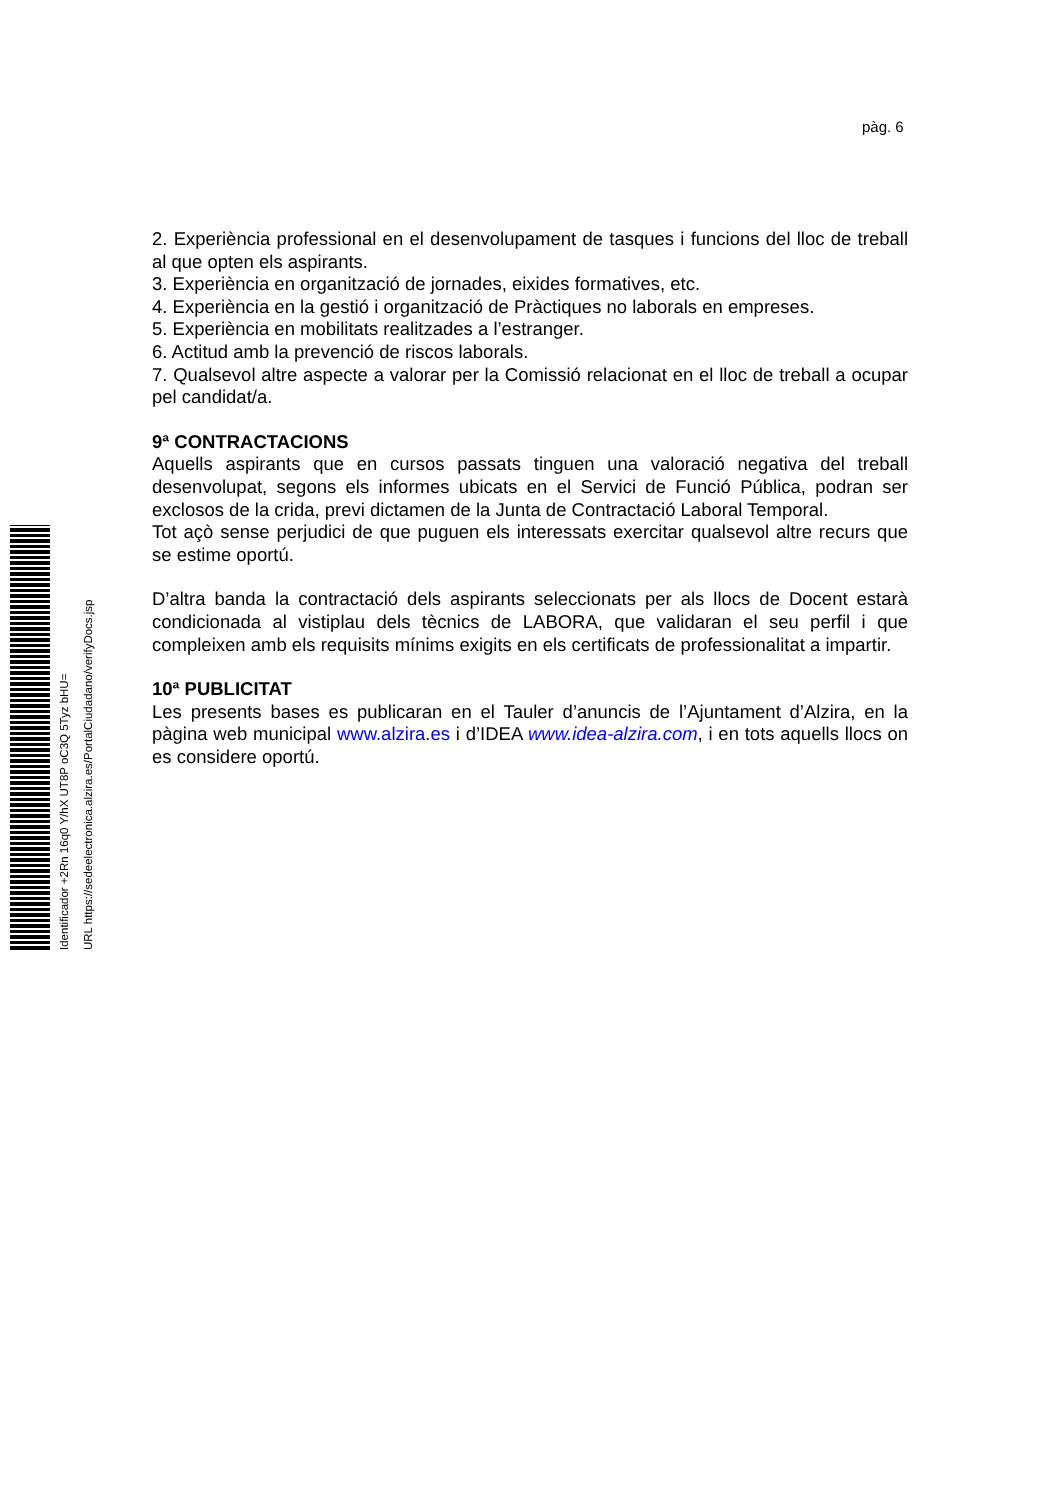pàg. 6
2. Experiència professional en el desenvolupament de tasques i funcions del lloc de treball al que opten els aspirants.
3. Experiència en organització de jornades, eixides formatives, etc.
4. Experiència en la gestió i organització de Pràctiques no laborals en empreses.
5. Experiència en mobilitats realitzades a l’estranger.
6. Actitud amb la prevenció de riscos laborals.
7. Qualsevol altre aspecte a valorar per la Comissió relacionat en el lloc de treball a ocupar pel candidat/a.
9ª CONTRACTACIONS
Aquells aspirants que en cursos passats tinguen una valoració negativa del treball desenvolupat, segons els informes ubicats en el Servici de Funció Pública, podran ser exclosos de la crida, previ dictamen de la Junta de Contractació Laboral Temporal.
Tot açò sense perjudici de que puguen els interessats exercitar qualsevol altre recurs que se estime oportú.
D’altra banda la contractació dels aspirants seleccionats per als llocs de Docent estarà condicionada al vistiplau dels tècnics de LABORA, que validaran el seu perfil i que compleixen amb els requisits mínims exigits en els certificats de professionalitat a impartir.
10ª PUBLICITAT
Les presents bases es publicaran en el Tauler d’anuncis de l’Ajuntament d’Alzira, en la pàgina web municipal www.alzira.es i d’IDEA www.idea-alzira.com, i en tots aquells llocs on es considere oportú.
Identificador +2Rn 16q0 Y/hX UT8P oC3Q 5Tyz bHU= URL https://sedeelectronica.alzira.es/PortalCiudadano/verifyDocs.jsp